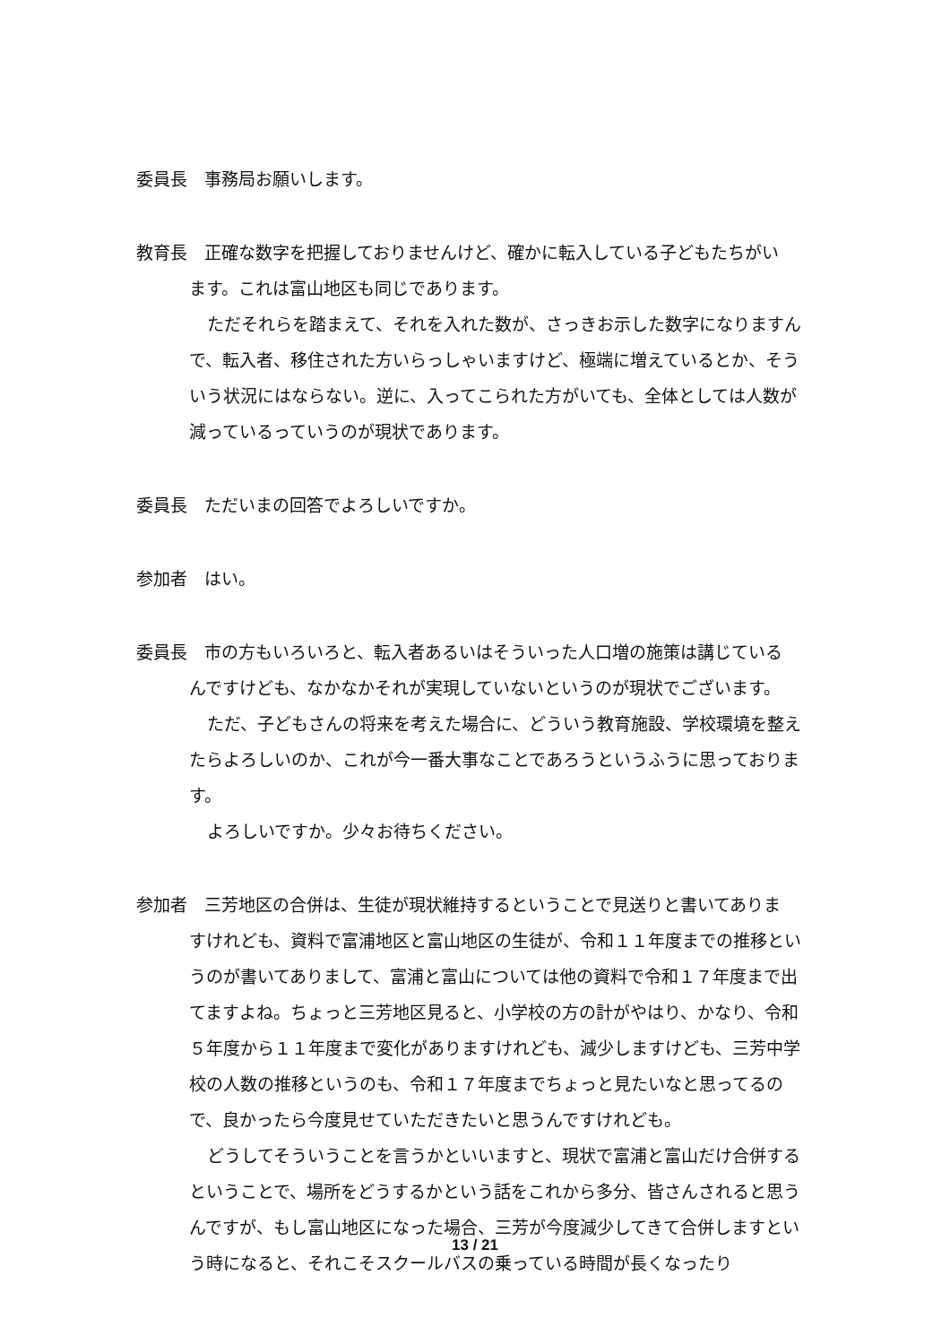委員長　事務局お願いします。
教育長　正確な数字を把握しておりませんけど、確かに転入している子どもたちがい
ます。これは富山地区も同じであります。
ただそれらを踏まえて、それを入れた数が、さっきお示した数字になりますんで、転入者、移住された方いらっしゃいますけど、極端に増えているとか、そういう状況にはならない。逆に、入ってこられた方がいても、全体としては人数が減っているっていうのが現状であります。
委員長　ただいまの回答でよろしいですか。
参加者　はい。
委員長　市の方もいろいろと、転入者あるいはそういった人口増の施策は講じている
んですけども、なかなかそれが実現していないというのが現状でございます。
ただ、子どもさんの将来を考えた場合に、どういう教育施設、学校環境を整えたらよろしいのか、これが今一番大事なことであろうというふうに思っております。
よろしいですか。少々お待ちください。
参加者　三芳地区の合併は、生徒が現状維持するということで見送りと書いてありま
すけれども、資料で富浦地区と富山地区の生徒が、令和１１年度までの推移というのが書いてありまして、富浦と富山については他の資料で令和１７年度まで出てますよね。ちょっと三芳地区見ると、小学校の方の計がやはり、かなり、令和５年度から１１年度まで変化がありますけれども、減少しますけども、三芳中学校の人数の推移というのも、令和１７年度までちょっと見たいなと思ってるので、良かったら今度見せていただきたいと思うんですけれども。
どうしてそういうことを言うかといいますと、現状で富浦と富山だけ合併するということで、場所をどうするかという話をこれから多分、皆さんされると思うんですが、もし富山地区になった場合、三芳が今度減少してきて合併しますという時になると、それこそスクールバスの乗っている時間が長くなったり
13 / 21